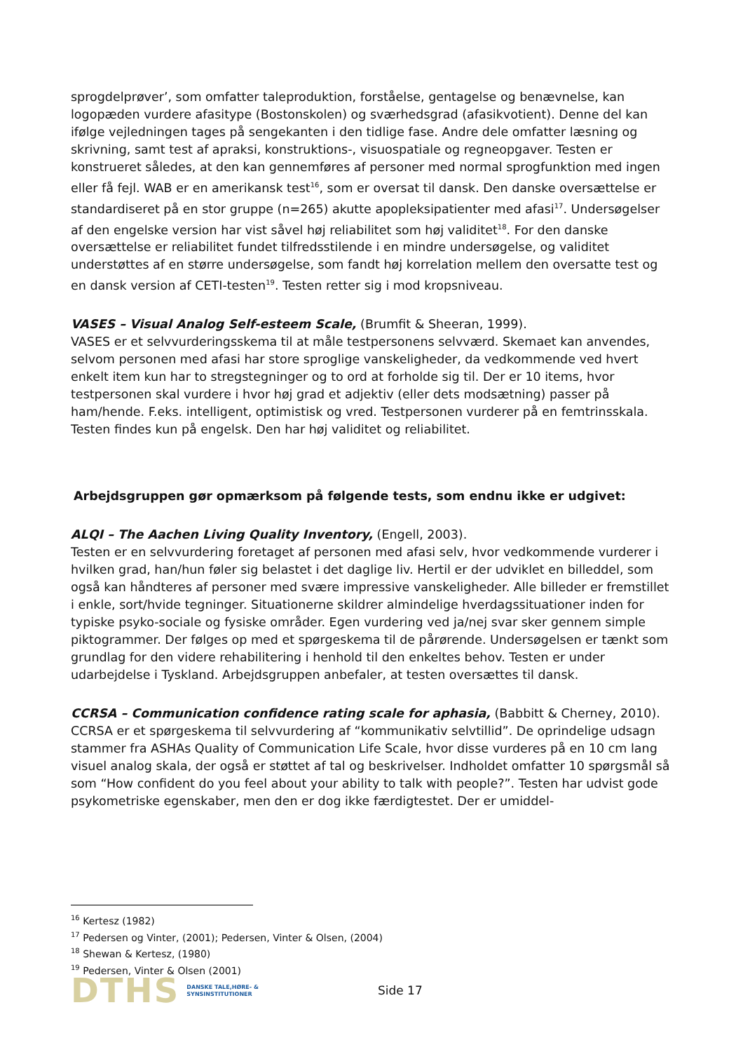sprogdelprøver’, som omfatter taleproduktion, forståelse, gentagelse og benævnelse, kan logopæden vurdere afasitype (Bostonskolen) og sværhedsgrad (afasikvotient). Denne del kan ifølge vejledningen tages på sengekanten i den tidlige fase. Andre dele omfatter læsning og skrivning, samt test af apraksi, konstruktions-, visuospatiale og regneopgaver. Testen er konstrueret således, at den kan gennemføres af personer med normal sprogfunktion med ingen eller få fejl. WAB er en amerikansk test<sup>16</sup>, som er oversat til dansk. Den danske oversættelse er standardiseret på en stor gruppe (n=265) akutte apopleksipatienter med afasi<sup>17</sup>. Undersøgelser af den engelske version har vist såvel høj reliabilitet som høj validitet<sup>18</sup>. For den danske oversættelse er reliabilitet fundet tilfredsstilende i en mindre undersøgelse, og validitet understøttes af en større undersøgelse, som fandt høj korrelation mellem den oversatte test og en dansk version af CETI-testen<sup>19</sup>. Testen retter sig i mod kropsniveau.
VASES – Visual Analog Self-esteem Scale, (Brumfit & Sheeran, 1999).
VASES er et selvvurderingsskema til at måle testpersonens selvværd. Skemaet kan anvendes, selvom personen med afasi har store sproglige vanskeligheder, da vedkommende ved hvert enkelt item kun har to stregstegninger og to ord at forholde sig til. Der er 10 items, hvor testpersonen skal vurdere i hvor høj grad et adjektiv (eller dets modsætning) passer på ham/hende. F.eks. intelligent, optimistisk og vred. Testpersonen vurderer på en femtrinsskala. Testen findes kun på engelsk. Den har høj validitet og reliabilitet.
Arbejdsgruppen gør opmærksom på følgende tests, som endnu ikke er udgivet:
ALQI – The Aachen Living Quality Inventory, (Engell, 2003).
Testen er en selvvurdering foretaget af personen med afasi selv, hvor vedkommende vurderer i hvilken grad, han/hun føler sig belastet i det daglige liv. Hertil er der udviklet en billeddel, som også kan håndteres af personer med svære impressive vanskeligheder. Alle billeder er fremstillet i enkle, sort/hvide tegninger. Situationerne skildrer almindelige hverdagssituationer inden for typiske psyko-sociale og fysiske områder. Egen vurdering ved ja/nej svar sker gennem simple piktogrammer. Der følges op med et spørgeskema til de pårørende. Undersøgelsen er tænkt som grundlag for den videre rehabilitering i henhold til den enkeltes behov. Testen er under udarbejdelse i Tyskland. Arbejdsgruppen anbefaler, at testen oversættes til dansk.
CCRSA – Communication confidence rating scale for aphasia, (Babbitt & Cherney, 2010).
CCRSA er et spørgeskema til selvvurdering af “kommunikativ selvtillid”. De oprindelige udsagn stammer fra ASHAs Quality of Communication Life Scale, hvor disse vurderes på en 10 cm lang visuel analog skala, der også er støttet af tal og beskrivelser. Indholdet omfatter 10 spørgsmål så som “How confident do you feel about your ability to talk with people?”. Testen har udvist gode psykometriske egenskaber, men den er dog ikke færdigtestet. Der er umiddel-
<sup>16</sup> Kertesz (1982)
<sup>17</sup> Pedersen og Vinter, (2001); Pedersen, Vinter & Olsen, (2004)
<sup>18</sup> Shewan & Kertesz, (1980)
<sup>19</sup> Pedersen, Vinter & Olsen (2001)
DTHS DANSKE TALE,HØRE- &
SYNSINSTITUTIONER Side 17